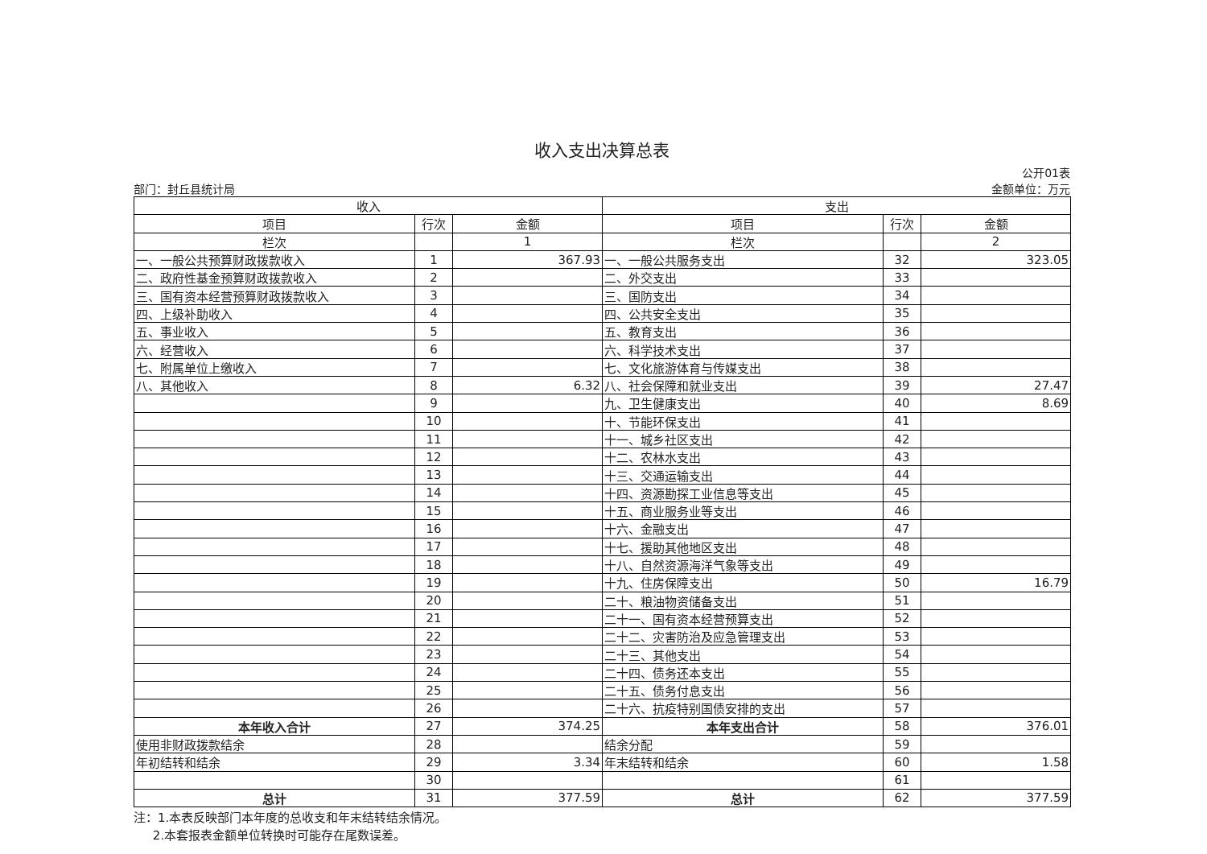收入支出决算总表
部门：封丘县统计局
公开01表
金额单位：万元
| 收入 | | | 支出 | | |
| --- | --- | --- | --- | --- | --- |
| 项目 | 行次 | 金额 | 项目 | 行次 | 金额 |
| 栏次 | | 1 | 栏次 | | 2 |
| 一、一般公共预算财政拨款收入 | 1 | 367.93 | 一、一般公共服务支出 | 32 | 323.05 |
| 二、政府性基金预算财政拨款收入 | 2 | | 二、外交支出 | 33 | |
| 三、国有资本经营预算财政拨款收入 | 3 | | 三、国防支出 | 34 | |
| 四、上级补助收入 | 4 | | 四、公共安全支出 | 35 | |
| 五、事业收入 | 5 | | 五、教育支出 | 36 | |
| 六、经营收入 | 6 | | 六、科学技术支出 | 37 | |
| 七、附属单位上缴收入 | 7 | | 七、文化旅游体育与传媒支出 | 38 | |
| 八、其他收入 | 8 | 6.32 | 八、社会保障和就业支出 | 39 | 27.47 |
| | 9 | | 九、卫生健康支出 | 40 | 8.69 |
| | 10 | | 十、节能环保支出 | 41 | |
| | 11 | | 十一、城乡社区支出 | 42 | |
| | 12 | | 十二、农林水支出 | 43 | |
| | 13 | | 十三、交通运输支出 | 44 | |
| | 14 | | 十四、资源勘探工业信息等支出 | 45 | |
| | 15 | | 十五、商业服务业等支出 | 46 | |
| | 16 | | 十六、金融支出 | 47 | |
| | 17 | | 十七、援助其他地区支出 | 48 | |
| | 18 | | 十八、自然资源海洋气象等支出 | 49 | |
| | 19 | | 十九、住房保障支出 | 50 | 16.79 |
| | 20 | | 二十、粮油物资储备支出 | 51 | |
| | 21 | | 二十一、国有资本经营预算支出 | 52 | |
| | 22 | | 二十二、灾害防治及应急管理支出 | 53 | |
| | 23 | | 二十三、其他支出 | 54 | |
| | 24 | | 二十四、债务还本支出 | 55 | |
| | 25 | | 二十五、债务付息支出 | 56 | |
| | 26 | | 二十六、抗疫特别国债安排的支出 | 57 | |
| 本年收入合计 | 27 | 374.25 | 本年支出合计 | 58 | 376.01 |
| 使用非财政拨款结余 | 28 | | 结余分配 | 59 | |
| 年初结转和结余 | 29 | 3.34 | 年末结转和结余 | 60 | 1.58 |
| | 30 | | | 61 | |
| 总计 | 31 | 377.59 | 总计 | 62 | 377.59 |
注：1.本表反映部门本年度的总收支和年末结转结余情况。
2.本套报表金额单位转换时可能存在尾数误差。